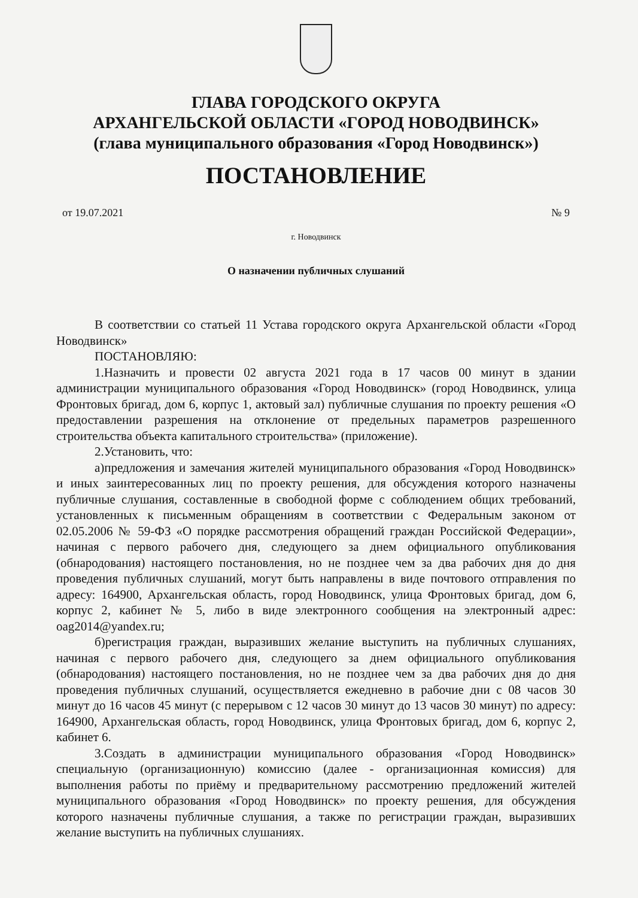ГЛАВА ГОРОДСКОГО ОКРУГА
АРХАНГЕЛЬСКОЙ ОБЛАСТИ «ГОРОД НОВОДВИНСК»
(глава муниципального образования «Город Новодвинск»)
ПОСТАНОВЛЕНИЕ
от 19.07.2021 № 9
г. Новодвинск
О назначении публичных слушаний
В соответствии со статьей 11 Устава городского округа Архангельской области «Город Новодвинск»
ПОСТАНОВЛЯЮ:
1.Назначить и провести 02 августа 2021 года в 17 часов 00 минут в здании администрации муниципального образования «Город Новодвинск» (город Новодвинск, улица Фронтовых бригад, дом 6, корпус 1, актовый зал) публичные слушания по проекту решения «О предоставлении разрешения на отклонение от предельных параметров разрешенного строительства объекта капитального строительства» (приложение).
2.Установить, что:
а)предложения и замечания жителей муниципального образования «Город Новодвинск» и иных заинтересованных лиц по проекту решения, для обсуждения которого назначены публичные слушания, составленные в свободной форме с соблюдением общих требований, установленных к письменным обращениям в соответствии с Федеральным законом от 02.05.2006 № 59-ФЗ «О порядке рассмотрения обращений граждан Российской Федерации», начиная с первого рабочего дня, следующего за днем официального опубликования (обнародования) настоящего постановления, но не позднее чем за два рабочих дня до дня проведения публичных слушаний, могут быть направлены в виде почтового отправления по адресу: 164900, Архангельская область, город Новодвинск, улица Фронтовых бригад, дом 6, корпус 2, кабинет № 5, либо в виде электронного сообщения на электронный адрес: oag2014@yandex.ru;
б)регистрация граждан, выразивших желание выступить на публичных слушаниях, начиная с первого рабочего дня, следующего за днем официального опубликования (обнародования) настоящего постановления, но не позднее чем за два рабочих дня до дня проведения публичных слушаний, осуществляется ежедневно в рабочие дни с 08 часов 30 минут до 16 часов 45 минут (с перерывом с 12 часов 30 минут до 13 часов 30 минут) по адресу: 164900, Архангельская область, город Новодвинск, улица Фронтовых бригад, дом 6, корпус 2, кабинет 6.
3.Создать в администрации муниципального образования «Город Новодвинск» специальную (организационную) комиссию (далее - организационная комиссия) для выполнения работы по приёму и предварительному рассмотрению предложений жителей муниципального образования «Город Новодвинск» по проекту решения, для обсуждения которого назначены публичные слушания, а также по регистрации граждан, выразивших желание выступить на публичных слушаниях.